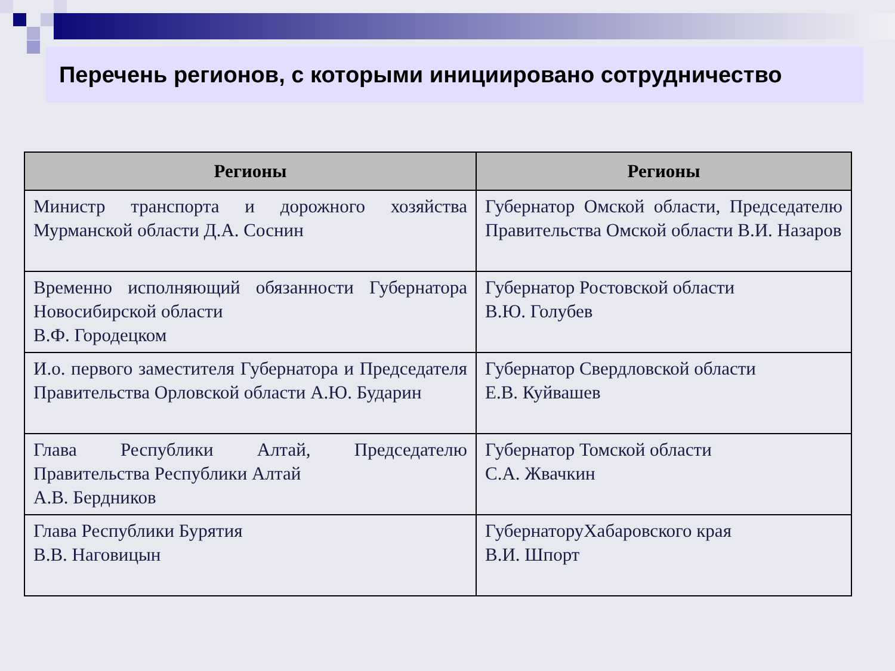Перечень регионов, с которыми инициировано сотрудничество
| Регионы | Регионы |
| --- | --- |
| Министр транспорта и дорожного хозяйства Мурманской области Д.А. Соснин | Губернатор Омской области, Председателю Правительства Омской области В.И. Назаров |
| Временно исполняющий обязанности Губернатора Новосибирской области В.Ф. Городецком | Губернатор Ростовской области В.Ю. Голубев |
| И.о. первого заместителя Губернатора и Председателя Правительства Орловской области А.Ю. Бударин | Губернатор Свердловской области Е.В. Куйвашев |
| Глава Республики Алтай, Председателю Правительства Республики Алтай А.В. Бердников | Губернатор Томской области С.А. Жвачкин |
| Глава Республики Бурятия В.В. Наговицын | ГубернаторуХабаровского края В.И. Шпорт |